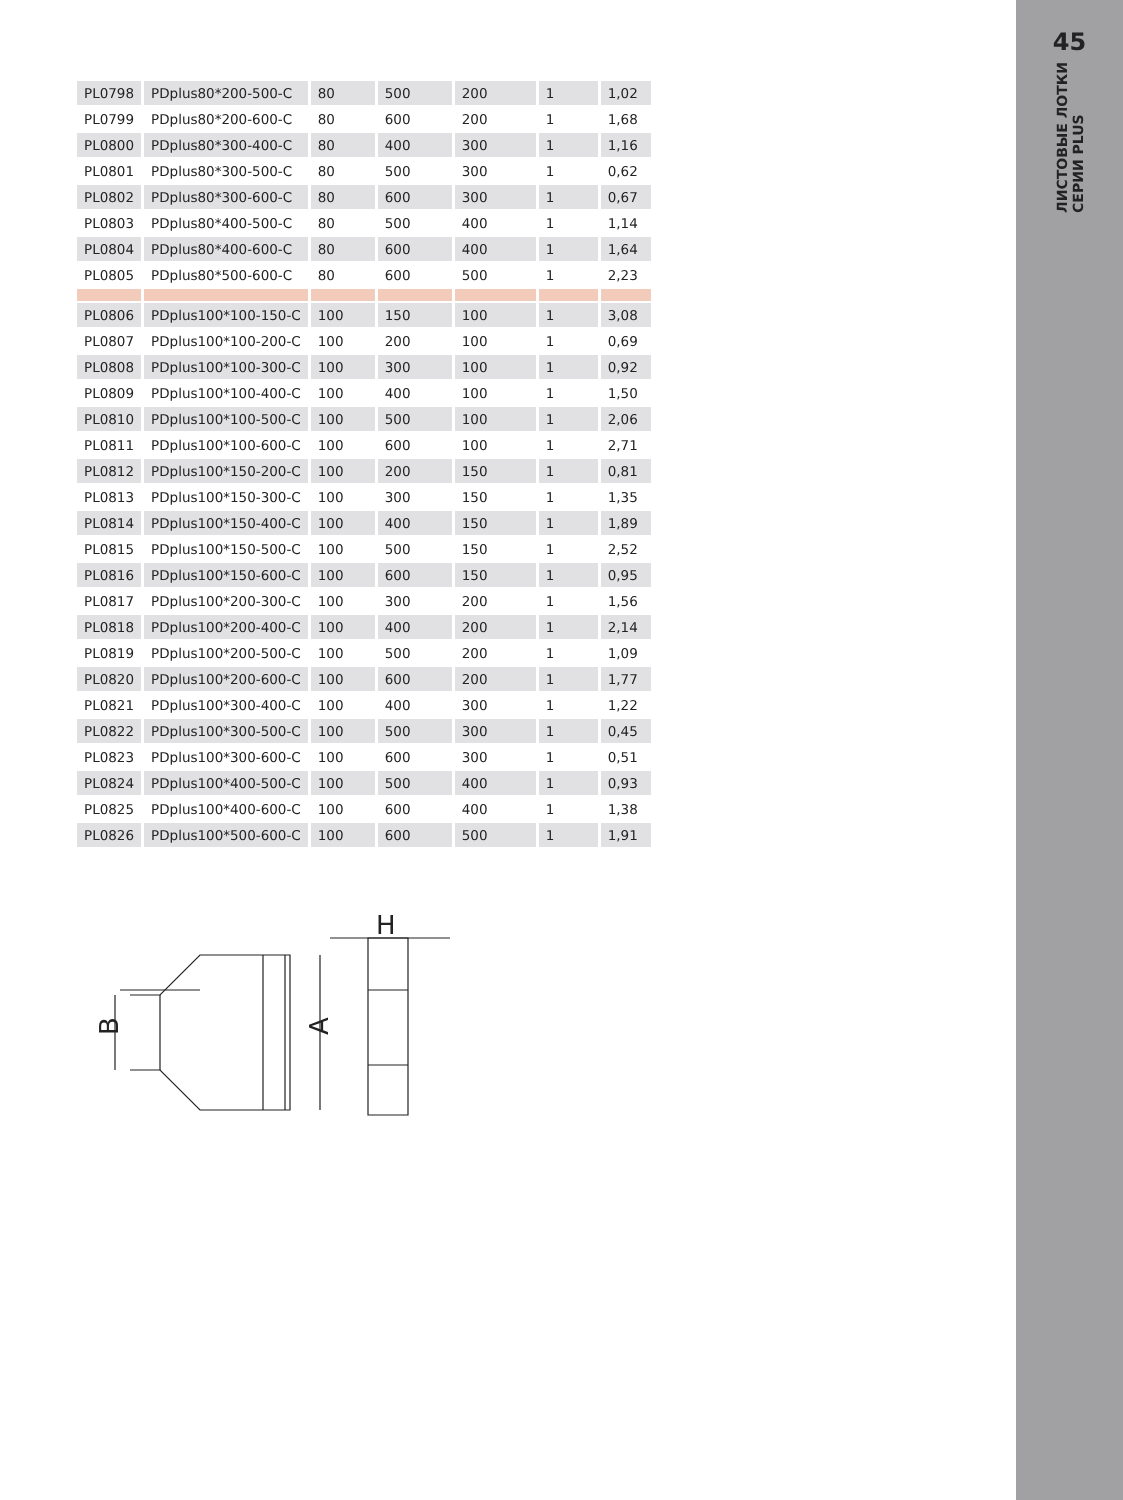| PL0798 | PDplus80*200-500-C | 80 | 500 | 200 | 1 | 1,02 |
| PL0799 | PDplus80*200-600-C | 80 | 600 | 200 | 1 | 1,68 |
| PL0800 | PDplus80*300-400-C | 80 | 400 | 300 | 1 | 1,16 |
| PL0801 | PDplus80*300-500-C | 80 | 500 | 300 | 1 | 0,62 |
| PL0802 | PDplus80*300-600-C | 80 | 600 | 300 | 1 | 0,67 |
| PL0803 | PDplus80*400-500-C | 80 | 500 | 400 | 1 | 1,14 |
| PL0804 | PDplus80*400-600-C | 80 | 600 | 400 | 1 | 1,64 |
| PL0805 | PDplus80*500-600-C | 80 | 600 | 500 | 1 | 2,23 |
| PL0806 | PDplus100*100-150-C | 100 | 150 | 100 | 1 | 3,08 |
| PL0807 | PDplus100*100-200-C | 100 | 200 | 100 | 1 | 0,69 |
| PL0808 | PDplus100*100-300-C | 100 | 300 | 100 | 1 | 0,92 |
| PL0809 | PDplus100*100-400-C | 100 | 400 | 100 | 1 | 1,50 |
| PL0810 | PDplus100*100-500-C | 100 | 500 | 100 | 1 | 2,06 |
| PL0811 | PDplus100*100-600-C | 100 | 600 | 100 | 1 | 2,71 |
| PL0812 | PDplus100*150-200-C | 100 | 200 | 150 | 1 | 0,81 |
| PL0813 | PDplus100*150-300-C | 100 | 300 | 150 | 1 | 1,35 |
| PL0814 | PDplus100*150-400-C | 100 | 400 | 150 | 1 | 1,89 |
| PL0815 | PDplus100*150-500-C | 100 | 500 | 150 | 1 | 2,52 |
| PL0816 | PDplus100*150-600-C | 100 | 600 | 150 | 1 | 0,95 |
| PL0817 | PDplus100*200-300-C | 100 | 300 | 200 | 1 | 1,56 |
| PL0818 | PDplus100*200-400-C | 100 | 400 | 200 | 1 | 2,14 |
| PL0819 | PDplus100*200-500-C | 100 | 500 | 200 | 1 | 1,09 |
| PL0820 | PDplus100*200-600-C | 100 | 600 | 200 | 1 | 1,77 |
| PL0821 | PDplus100*300-400-C | 100 | 400 | 300 | 1 | 1,22 |
| PL0822 | PDplus100*300-500-C | 100 | 500 | 300 | 1 | 0,45 |
| PL0823 | PDplus100*300-600-C | 100 | 600 | 300 | 1 | 0,51 |
| PL0824 | PDplus100*400-500-C | 100 | 500 | 400 | 1 | 0,93 |
| PL0825 | PDplus100*400-600-C | 100 | 600 | 400 | 1 | 1,38 |
| PL0826 | PDplus100*500-600-C | 100 | 600 | 500 | 1 | 1,91 |
B
A
H
45
ЛИСТОВЫЕ ЛОТКИ
СЕРИИ PLUS